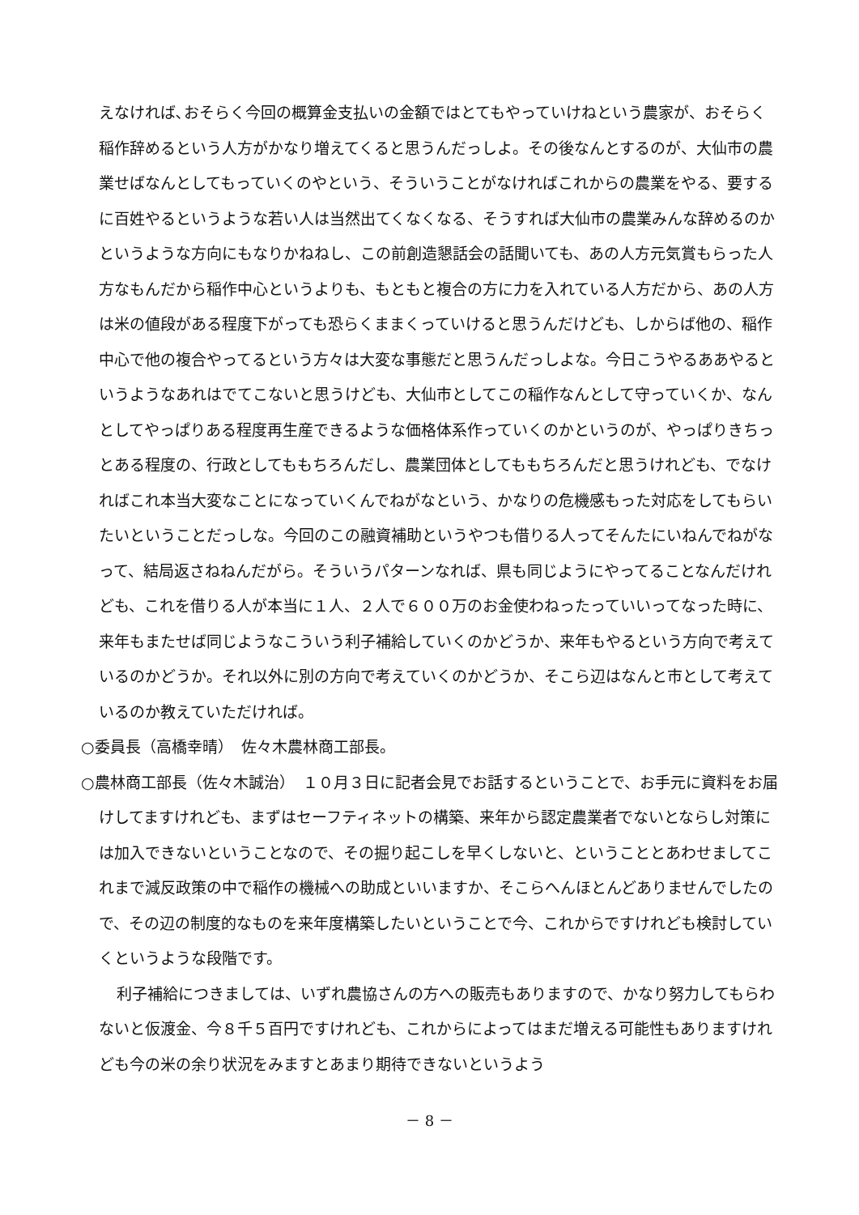えなければ､おそらく今回の概算金支払いの金額ではとてもやっていけねという農家が、おそらく稲作辞めるという人方がかなり増えてくると思うんだっしよ。その後なんとするのが、大仙市の農業せばなんとしてもっていくのやという、そういうことがなければこれからの農業をやる、要するに百姓やるというような若い人は当然出てくなくなる、そうすれば大仙市の農業みんな辞めるのかというような方向にもなりかねねし、この前創造懇話会の話聞いても、あの人方元気賞もらった人方なもんだから稲作中心というよりも、もともと複合の方に力を入れている人方だから、あの人方は米の値段がある程度下がっても恐らくままくっていけると思うんだけども、しからば他の、稲作中心で他の複合やってるという方々は大変な事態だと思うんだっしよな。今日こうやるああやるというようなあれはでてこないと思うけども、大仙市としてこの稲作なんとして守っていくか、なんとしてやっぱりある程度再生産できるような価格体系作っていくのかというのが、やっぱりきちっとある程度の、行政としてももちろんだし、農業団体としてももちろんだと思うけれども、でなければこれ本当大変なことになっていくんでねがなという、かなりの危機感もった対応をしてもらいたいということだっしな。今回のこの融資補助というやつも借りる人ってそんたにいねんでねがなって、結局返さねねんだがら。そういうパターンなれば、県も同じようにやってることなんだけれども、これを借りる人が本当に１人、２人で６００万のお金使わねったっていいってなった時に、来年もまたせば同じようなこういう利子補給していくのかどうか、来年もやるという方向で考えているのかどうか。それ以外に別の方向で考えていくのかどうか、そこら辺はなんと市として考えているのか教えていただければ。
○委員長（高橋幸晴）　佐々木農林商工部長。
○農林商工部長（佐々木誠治）　１０月３日に記者会見でお話するということで、お手元に資料をお届けしてますけれども、まずはセーフティネットの構築、来年から認定農業者でないとならし対策には加入できないということなので、その掘り起こしを早くしないと、ということとあわせましてこれまで減反政策の中で稲作の機械への助成といいますか、そこらへんほとんどありませんでしたので、その辺の制度的なものを来年度構築したいということで今、これからですけれども検討していくというような段階です。
利子補給につきましては、いずれ農協さんの方への販売もありますので、かなり努力してもらわないと仮渡金、今８千５百円ですけれども、これからによってはまだ増える可能性もありますけれども今の米の余り状況をみますとあまり期待できないというよう
－ 8 －